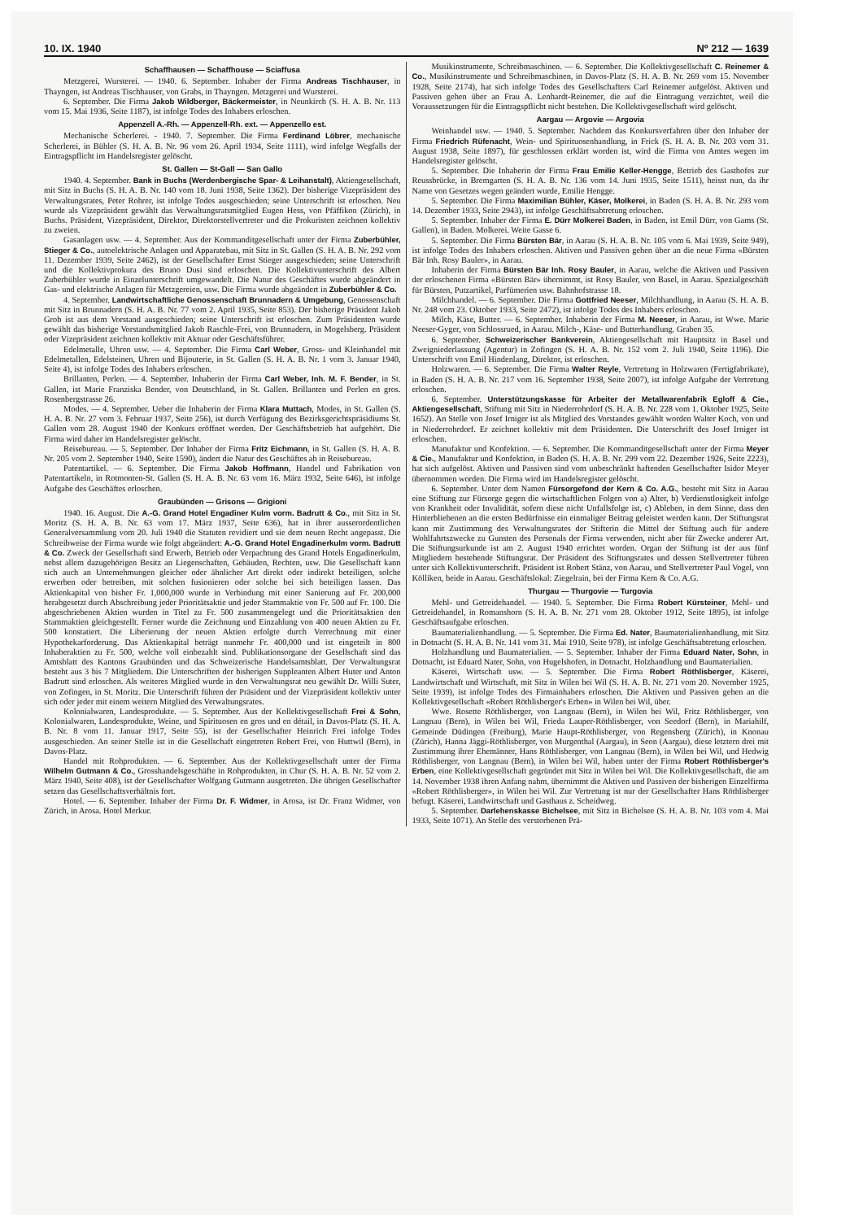10. IX. 1940 Nº 212 — 1639
Schaffhausen — Schaffhouse — Sciaffusa
Metzgerei, Wursterei. — 1940. 6. September. Inhaber der Firma Andreas Tischhauser, in Thayngen, ist Andreas Tischhauser, von Grabs, in Thayngen. Metzgerei und Wursterei.
6. September. Die Firma Jakob Wildberger, Bäckermeister, in Neunkirch (S. H. A. B. Nr. 113 vom 15. Mai 1936, Seite 1187), ist infolge Todes des Inhabers erloschen.
Appenzell A.-Rh. — Appenzell-Rh. ext. — Appenzello est.
Mechanische Scherlerei. - 1940. 7. September. Die Firma Ferdinand Löbrer, mechanische Scherlerei, in Bühler (S. H. A. B. Nr. 96 vom 26. April 1934, Seite 1111), wird infolge Wegfalls der Eintragspflicht im Handelsregister gelöscht.
St. Gallen — St-Gall — San Gallo
1940. 4. September. Bank in Buchs (Werdenbergische Spar- & Leihanstalt), Aktiengesellschaft, mit Sitz in Buchs (S. H. A. B. Nr. 140 vom 18. Juni 1938, Seite 1362). Der bisherige Vizepräsident des Verwaltungsrates, Peter Rohrer, ist infolge Todes ausgeschieden; seine Unterschrift ist erloschen. Neu wurde als Vizepräsident gewählt das Verwaltungsratsmitglied Eugen Hess, von Pfäffikon (Zürich), in Buchs. Präsident, Vizepräsident, Direktor, Direktorstellvertreter und die Prokuristen zeichnen kollektiv zu zweien.
Gasanlagen usw. — 4. September. Aus der Kommanditgesellschaft unter der Firma Zuberbühler, Stieger & Co., autoelektrische Anlagen und Apparatebau, mit Sitz in St. Gallen (S. H. A. B. Nr. 292 vom 11. Dezember 1939, Seite 2462), ist der Gesellschafter Ernst Stieger ausgeschieden; seine Unterschrift und die Kollektivprokura des Bruno Dusi sind erloschen. Die Kollektivunterschrift des Albert Zuberbühler wurde in Einzelunterschrift umgewandelt. Die Natur des Geschäftes wurde abgeändert in Gas- und elektrische Anlagen für Metzgereien, usw. Die Firma wurde abgeändert in Zuberbühler & Co.
4. September. Landwirtschaftliche Genossenschaft Brunnadern & Umgebung, Genossenschaft mit Sitz in Brunnadern (S. H. A. B. Nr. 77 vom 2. April 1935, Seite 853). Der bisherige Präsident Jakob Grob ist aus dem Vorstand ausgeschieden; seine Unterschrift ist erloschen. Zum Präsidenten wurde gewählt das bisherige Vorstandsmitglied Jakob Raschle-Frei, von Brunnadern, in Mogelsberg. Präsident oder Vizepräsident zeichnen kollektiv mit Aktuar oder Geschäftsführer.
Edelmetalle, Uhren usw. — 4. September. Die Firma Carl Weber, Gross- und Kleinhandel mit Edelmetallen, Edelsteinen, Uhren und Bijouterie, in St. Gallen (S. H. A. B. Nr. 1 vom 3. Januar 1940, Seite 4), ist infolge Todes des Inhabers erloschen.
Brillanten, Perlen. — 4. September. Inhaberin der Firma Carl Weber, Inh. M. F. Bender, in St. Gallen, ist Marie Franziska Bender, von Deutschland, in St. Gallen. Brillanten und Perlen en gros. Rosenbergstrasse 26.
Modes. — 4. September. Ueber die Inhaberin der Firma Klara Muttach, Modes, in St. Gallen (S. H. A. B. Nr. 27 vom 3. Februar 1937, Seite 256), ist durch Verfügung des Bezirksgerichtspräsidiums St. Gallen vom 28. August 1940 der Konkurs eröffnet worden. Der Geschäftsbetrieb hat aufgehört. Die Firma wird daher im Handelsregister gelöscht.
Reisebureau. — 5. September. Der Inhaber der Firma Fritz Eichmann, in St. Gallen (S. H. A. B. Nr. 205 vom 2. September 1940, Seite 1590), ändert die Natur des Geschäftes ab in Reisebureau.
Patentartikel. — 6. September. Die Firma Jakob Hoffmann, Handel und Fabrikation von Patentartikeln, in Rotmonten-St. Gallen (S. H. A. B. Nr. 63 vom 16. März 1932, Seite 646), ist infolge Aufgabe des Geschäftes erloschen.
Graubünden — Grisons — Grigioni
1940. 16. August. Die A.-G. Grand Hotel Engadiner Kulm vorm. Badrutt & Co., mit Sitz in St. Moritz (S. H. A. B. Nr. 63 vom 17. März 1937, Seite 636), hat in ihrer ausserordentlichen Generalversammlung vom 20. Juli 1940 die Statuten revidiert und sie dem neuen Recht angepasst. Die Schreibweise der Firma wurde wie folgt abgeändert: A.-G. Grand Hotel Engadinerkulm vorm. Badrutt & Co. Zweck der Gesellschaft sind Erwerb, Betrieb oder Verpachtung des Grand Hotels Engadinerkulm, nebst allem dazugehörigen Besitz an Liegenschaften, Gebäuden, Rechten, usw. Die Gesellschaft kann sich auch an Unternehmungen gleicher oder ähnlicher Art direkt oder indirekt beteiligen, solche erwerben oder betreiben, mit solchen fusionieren oder solche bei sich beteiligen lassen. Das Aktienkapital von bisher Fr. 1,000,000 wurde in Verbindung mit einer Sanierung auf Fr. 200,000 herabgesetzt durch Abschreibung jeder Prioritätsaktie und jeder Stammaktie von Fr. 500 auf Fr. 100. Die abgeschriebenen Aktien wurden in Titel zu Fr. 500 zusammengelegt und die Prioritätsaktien den Stammaktien gleichgestellt. Ferner wurde die Zeichnung und Einzahlung von 400 neuen Aktien zu Fr. 500 konstatiert. Die Liberierung der neuen Aktien erfolgte durch Verrechnung mit einer Hypothekarforderung. Das Aktienkapital beträgt nunmehr Fr. 400,000 und ist eingeteilt in 800 Inhaberaktien zu Fr. 500, welche voll einbezahlt sind. Publikationsorgane der Gesellschaft sind das Amtsblatt des Kantons Graubünden und das Schweizerische Handelsamtsblatt. Der Verwaltungsrat besteht aus 3 bis 7 Mitgliedern. Die Unterschriften der bisherigen Suppleanten Albert Huter und Anton Badrutt sind erloschen. Als weiteres Mitglied wurde in den Verwaltungsrat neu gewählt Dr. Willi Suter, von Zofingen, in St. Moritz. Die Unterschrift führen der Präsident und der Vizepräsident kollektiv unter sich oder jeder mit einem weitern Mitglied des Verwaltungsrates.
Kolonialwaren, Landesprodukte. — 5. September. Aus der Kollektivgesellschaft Frei & Sohn, Kolonialwaren, Landesprodukte, Weine, und Spirituosen en gros und en détail, in Davos-Platz (S. H. A. B. Nr. 8 vom 11. Januar 1917, Seite 55), ist der Gesellschafter Heinrich Frei infolge Todes ausgeschieden. An seiner Stelle ist in die Gesellschaft eingetreten Robert Frei, von Huttwil (Bern), in Davos-Platz.
Handel mit Rohprodukten. — 6. September. Aus der Kollektivgesellschaft unter der Firma Wilhelm Gutmann & Co., Grosshandelsgeschäfte in Rohprodukten, in Chur (S. H. A. B. Nr. 52 vom 2. März 1940, Seite 408), ist der Gesellschafter Wolfgang Gutmann ausgetreten. Die übrigen Gesellschafter setzen das Gesellschaftsverhältnis fort.
Hotel. — 6. September. Inhaber der Firma Dr. F. Widmer, in Arosa, ist Dr. Franz Widmer, von Zürich, in Arosa. Hotel Merkur.
Musikinstrumente, Schreibmaschinen. — 6. September. Die Kollektivgesellschaft C. Reinemer & Co., Musikinstrumente und Schreibmaschinen, in Davos-Platz (S. H. A. B. Nr. 269 vom 15. November 1928, Seite 2174), hat sich infolge Todes des Gesellschafters Carl Reinemer aufgelöst. Aktiven und Passiven gehen über an Frau A. Lenhardt-Reinemer, die auf die Eintragung verzichtet, weil die Voraussetzungen für die Eintragspflicht nicht bestehen. Die Kollektivgesellschaft wird gelöscht.
Aargau — Argovie — Argovia
Weinhandel usw. — 1940. 5. September. Nachdem das Konkursverfahren über den Inhaber der Firma Friedrich Rüfenacht, Wein- und Spirituosenhandlung, in Frick (S. H. A. B. Nr. 203 vom 31. August 1938, Seite 1897), für geschlossen erklärt worden ist, wird die Firma von Amtes wegen im Handelsregister gelöscht.
5. September. Die Inhaberin der Firma Frau Emilie Keller-Hengge, Betrieb des Gasthofes zur Reussbrücke, in Bremgarten (S. H. A. B. Nr. 136 vom 14. Juni 1935, Seite 1511), heisst nun, da ihr Name von Gesetzes wegen geändert wurde, Emilie Hengge.
5. September. Die Firma Maximilian Bühler, Käser, Molkerei, in Baden (S. H. A. B. Nr. 293 vom 14. Dezember 1933, Seite 2943), ist infolge Geschäftsabtretung erloschen.
5. September. Inhaber der Firma E. Dürr Molkerei Baden, in Baden, ist Emil Dürr, von Gams (St. Gallen), in Baden. Molkerei. Weite Gasse 6.
5. September. Die Firma Bürsten Bär, in Aarau (S. H. A. B. Nr. 105 vom 6. Mai 1939, Seite 949), ist infolge Todes des Inhabers erloschen. Aktiven und Passiven gehen über an die neue Firma «Bürsten Bär Inh. Rosy Bauler», in Aarau.
Inhaberin der Firma Bürsten Bär Inh. Rosy Bauler, in Aarau, welche die Aktiven und Passiven der erloschenen Firma «Bürsten Bär» übernimmt, ist Rosy Bauler, von Basel, in Aarau. Spezialgeschäft für Bürsten, Putzartikel, Parfümerien usw. Bahnhofstrasse 18.
Milchhandel. — 6. September. Die Firma Gottfried Neeser, Milchhandlung, in Aarau (S. H. A. B. Nr. 248 vom 23. Oktober 1933, Seite 2472), ist infolge Todes des Inhabers erloschen.
Milch, Käse, Butter. — 6. September. Inhaberin der Firma M. Neeser, in Aarau, ist Wwe. Marie Neeser-Gyger, von Schlossrued, in Aarau. Milch-, Käse- und Butterhandlung. Graben 35.
6. September. Schweizerischer Bankverein, Aktiengesellschaft mit Hauptsitz in Basel und Zweigniederlassung (Agentur) in Zofingen (S. H. A. B. Nr. 152 vom 2. Juli 1940, Seite 1196). Die Unterschrift von Emil Hindenlang, Direktor, ist erloschen.
Holzwaren. — 6. September. Die Firma Walter Reyle, Vertretung in Holzwaren (Fertigfabrikate), in Baden (S. H. A. B. Nr. 217 vom 16. September 1938, Seite 2007), ist infolge Aufgabe der Vertretung erloschen.
6. September. Unterstützungskasse für Arbeiter der Metallwarenfabrik Egloff & Cie., Aktiengesellschaft, Stiftung mit Sitz in Niederrohrdorf (S. H. A. B. Nr. 228 vom 1. Oktober 1925, Seite 1652). An Stelle von Josef Irniger ist als Mitglied des Vorstandes gewählt worden Walter Koch, von und in Niederrohrdorf. Er zeichnet kollektiv mit dem Präsidenten. Die Unterschrift des Josef Irniger ist erloschen.
Manufaktur und Konfektion. — 6. September. Die Kommanditgesellschaft unter der Firma Meyer & Cie., Manufaktur und Konfektion, in Baden (S. H. A. B. Nr. 299 vom 22. Dezember 1926, Seite 2223), hat sich aufgelöst. Aktiven und Passiven sind vom unbeschränkt haftenden Gesellschafter Isidor Meyer übernommen worden. Die Firma wird im Handelsregister gelöscht.
6. September. Unter dem Namen Fürsorgefond der Kern & Co. A.G., besteht mit Sitz in Aarau eine Stiftung zur Fürsorge gegen die wirtschaftlichen Folgen von a) Alter, b) Verdienstlosigkeit infolge von Krankheit oder Invalidität, sofern diese nicht Unfallsfolge ist, c) Ableben, in dem Sinne, dass den Hinterbliebenen an die ersten Bedürfnisse ein einmaliger Beitrag geleistet werden kann. Der Stiftungsrat kann mit Zustimmung des Verwaltungsrates der Stifterin die Mittel der Stiftung auch für andere Wohlfahrtszwecke zu Gunsten des Personals der Firma verwenden, nicht aber für Zwecke anderer Art. Die Stiftungsurkunde ist am 2. August 1940 errichtet worden. Organ der Stiftung ist der aus fünf Mitgliedern bestehende Stiftungsrat. Der Präsident des Stiftungsrates und dessen Stellvertreter führen unter sich Kollektivunterschrift. Präsident ist Robert Stänz, von Aarau, und Stellvertreter Paul Vogel, von Kölliken, beide in Aarau. Geschäftslokal: Ziegelrain, bei der Firma Kern & Co. A.G.
Thurgau — Thurgovie — Turgovia
Mehl- und Getreidehandel. — 1940. 5. September. Die Firma Robert Kürsteiner, Mehl- und Getreidehandel, in Romanshorn (S. H. A. B. Nr. 271 vom 28. Oktober 1912, Seite 1895), ist infolge Geschäftsaufgabe erloschen.
Baumaterialienhandlung. — 5. September. Die Firma Ed. Nater, Baumaterialienhandlung, mit Sitz in Dotnacht (S. H. A. B. Nr. 141 vom 31. Mai 1910, Seite 978), ist infolge Geschäftsabtretung erloschen.
Holzhandlung und Baumaterialien. — 5. September. Inhaber der Firma Eduard Nater, Sohn, in Dotnacht, ist Eduard Nater, Sohn, von Hugelshofen, in Dotnacht. Holzhandlung und Baumaterialien.
Käserei, Wirtschaft usw. — 5. September. Die Firma Robert Röthlisberger, Käserei, Landwirtschaft und Wirtschaft, mit Sitz in Wilen bei Wil (S. H. A. B. Nr. 271 vom 20. November 1925, Seite 1939), ist infolge Todes des Firmainhabers erloschen. Die Aktiven und Passiven gehen an die Kollektivgesellschaft «Robert Röthlisberger's Erben» in Wilen bei Wil, über.
Wwe. Rosette Röthlisberger, von Langnau (Bern), in Wilen bei Wil, Fritz Röthlisberger, von Langnau (Bern), in Wilen bei Wil, Frieda Lauper-Röthlisberger, von Seedorf (Bern), in Mariahilf, Gemeinde Düdingen (Freiburg), Marie Haupt-Röthlisberger, von Regensberg (Zürich), in Knonau (Zürich), Hanna Jäggi-Röthlisberger, von Murgenthal (Aargau), in Seon (Aargau), diese letztern drei mit Zustimmung ihrer Ehemänner, Hans Röthlisberger, von Langnau (Bern), in Wilen bei Wil, und Hedwig Röthlisberger, von Langnau (Bern), in Wilen bei Wil, haben unter der Firma Robert Röthlisberger's Erben, eine Kollektivgesellschaft gegründet mit Sitz in Wilen bei Wil. Die Kollektivgesellschaft, die am 14. November 1938 ihren Anfang nahm, übernimmt die Aktiven und Passiven der bisherigen Einzelfirma «Robert Röthlisberger», in Wilen bei Wil. Zur Vertretung ist nur der Gesellschafter Hans Röthlisberger befugt. Käserei, Landwirtschaft und Gasthaus z. Scheidweg.
5. September. Darlehenskasse Bichelsee, mit Sitz in Bichelsee (S. H. A. B. Nr. 103 vom 4. Mai 1933, Seite 1071). An Stelle des verstorbenen Prä-